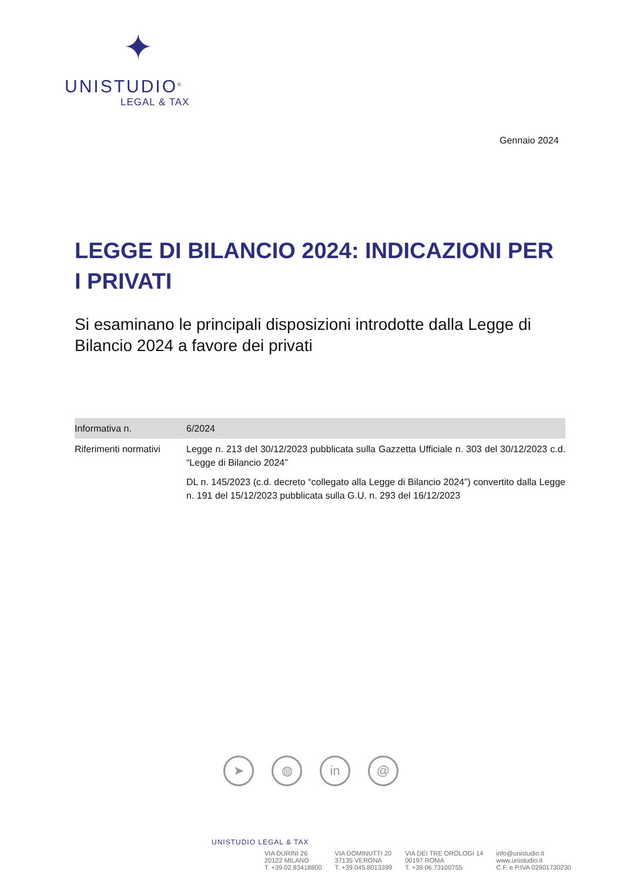✦
UNISTUDIO<sup>®</sup>
LEGAL & TAX
Gennaio 2024
LEGGE DI BILANCIO 2024: INDICAZIONI PER I PRIVATI
Si esaminano le principali disposizioni introdotte dalla Legge di Bilancio 2024 a favore dei privati
| Informativa n. | 6/2024 |
| Riferimenti normativi | Legge n. 213 del 30/12/2023 pubblicata sulla Gazzetta Ufficiale n. 303 del 30/12/2023 c.d. “Legge di Bilancio 2024” DL n. 145/2023 (c.d. decreto “collegato alla Legge di Bilancio 2024”) convertito dalla Legge n. 191 del 15/12/2023 pubblicata sulla G.U. n. 293 del 16/12/2023 |
➤ ◍ in @
UNISTUDIO LEGAL & TAX
VIA DURINI 26
20122 MILANO
T. +39.02.83418800
VIA DOMINUTTI 20
37135 VERONA
T. +39.045.8013399
VIA DEI TRE OROLOGI 14
00197 ROMA
T. +39.06.73100755
info@unistudio.it
www.unistudio.it
C.F. e P.IVA 02901730230